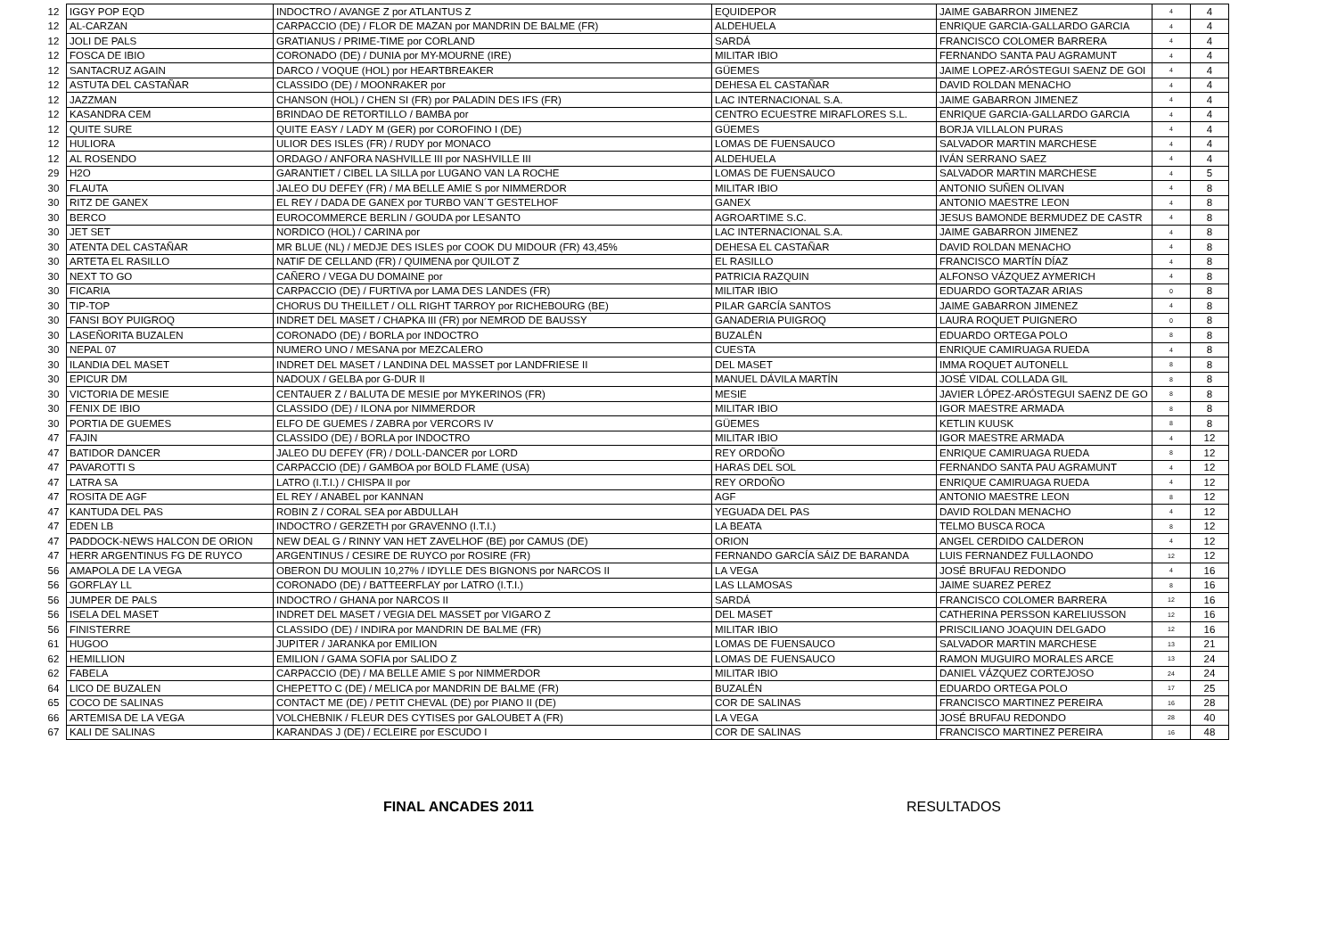| 12 | IGGY POP EQD | INDOCTRO / AVANGE Z por ATLANTUS Z | EQUIDEPOR | JAIME GABARRON JIMENEZ | 4 | 4 |
| 12 | AL-CARZAN | CARPACCIO (DE) / FLOR DE MAZAN por MANDRIN DE BALME (FR) | ALDEHUELA | ENRIQUE GARCIA-GALLARDO GARCIA | 4 | 4 |
| 12 | JOLI DE PALS | GRATIANUS / PRIME-TIME por CORLAND | SARDÁ | FRANCISCO COLOMER BARRERA | 4 | 4 |
| 12 | FOSCA DE IBIO | CORONADO (DE) / DUNIA por MY-MOURNE (IRE) | MILITAR IBIO | FERNANDO SANTA PAU AGRAMUNT | 4 | 4 |
| 12 | SANTACRUZ AGAIN | DARCO / VOQUE (HOL) por HEARTBREAKER | GÜEMES | JAIME LOPEZ-ARÓSTEGUI SAENZ DE GOI | 4 | 4 |
| 12 | ASTUTA DEL CASTAÑAR | CLASSIDO (DE) / MOONRAKER por | DEHESA EL CASTAÑAR | DAVID ROLDAN MENACHO | 4 | 4 |
| 12 | JAZZMAN | CHANSON (HOL) / CHEN SI (FR) por PALADIN DES IFS (FR) | LAC INTERNACIONAL S.A. | JAIME GABARRON JIMENEZ | 4 | 4 |
| 12 | KASANDRA CEM | BRINDAO DE RETORTILLO / BAMBA por | CENTRO ECUESTRE MIRAFLORES S.L. | ENRIQUE GARCIA-GALLARDO GARCIA | 4 | 4 |
| 12 | QUITE SURE | QUITE EASY / LADY M (GER) por COROFINO I (DE) | GÜEMES | BORJA VILLALON PURAS | 4 | 4 |
| 12 | HULIORA | ULIOR DES ISLES (FR) / RUDY por MONACO | LOMAS DE FUENSAUCO | SALVADOR MARTIN MARCHESE | 4 | 4 |
| 12 | AL ROSENDO | ORDAGO / ANFORA NASHVILLE III por NASHVILLE III | ALDEHUELA | IVÁN SERRANO SAEZ | 4 | 4 |
| 29 | H2O | GARANTIET / CIBEL LA SILLA por LUGANO VAN LA ROCHE | LOMAS DE FUENSAUCO | SALVADOR MARTIN MARCHESE | 4 | 5 |
| 30 | FLAUTA | JALEO DU DEFEY (FR) / MA BELLE AMIE S por NIMMERDOR | MILITAR IBIO | ANTONIO SUÑEN OLIVAN | 4 | 8 |
| 30 | RITZ DE GANEX | EL REY / DADA DE GANEX por TURBO VAN´T GESTELHOF | GANEX | ANTONIO MAESTRE LEON | 4 | 8 |
| 30 | BERCO | EUROCOMMERCE BERLIN / GOUDA por LESANTO | AGROARTIME S.C. | JESUS BAMONDE BERMUDEZ DE CASTR | 4 | 8 |
| 30 | JET SET | NORDICO (HOL) / CARINA por | LAC INTERNACIONAL S.A. | JAIME GABARRON JIMENEZ | 4 | 8 |
| 30 | ATENTA DEL CASTAÑAR | MR BLUE (NL) / MEDJE DES ISLES por COOK DU MIDOUR (FR) 43,45% | DEHESA EL CASTAÑAR | DAVID ROLDAN MENACHO | 4 | 8 |
| 30 | ARTETA EL RASILLO | NATIF DE CELLAND (FR) / QUIMENA por QUILOT Z | EL RASILLO | FRANCISCO MARTÍN DÍAZ | 4 | 8 |
| 30 | NEXT TO GO | CAÑERO / VEGA DU DOMAINE por | PATRICIA RAZQUIN | ALFONSO VÁZQUEZ AYMERICH | 4 | 8 |
| 30 | FICARIA | CARPACCIO (DE) / FURTIVA por LAMA DES LANDES (FR) | MILITAR IBIO | EDUARDO GORTAZAR ARIAS | 0 | 8 |
| 30 | TIP-TOP | CHORUS DU THEILLET / OLL RIGHT TARROY por RICHEBOURG (BE) | PILAR GARCÍA SANTOS | JAIME GABARRON JIMENEZ | 4 | 8 |
| 30 | FANSI BOY PUIGROQ | INDRET DEL MASET / CHAPKA III (FR) por NEMROD DE BAUSSY | GANADERIA PUIGROQ | LAURA ROQUET PUIGNERO | 0 | 8 |
| 30 | LASEÑORITA BUZALEN | CORONADO (DE) / BORLA por INDOCTRO | BUZALÉN | EDUARDO ORTEGA POLO | 8 | 8 |
| 30 | NEPAL 07 | NUMERO UNO / MESANA por MEZCALERO | CUESTA | ENRIQUE CAMIRUAGA RUEDA | 4 | 8 |
| 30 | ILANDIA DEL MASET | INDRET DEL MASET / LANDINA DEL MASSET por LANDFRIESE II | DEL MASET | IMMA ROQUET AUTONELL | 8 | 8 |
| 30 | EPICUR DM | NADOUX / GELBA por G-DUR II | MANUEL DÁVILA MARTÍN | JOSÉ VIDAL COLLADA GIL | 8 | 8 |
| 30 | VICTORIA DE MESIE | CENTAUER Z / BALUTA DE MESIE por MYKERINOS (FR) | MESIE | JAVIER LÓPEZ-ARÓSTEGUI SAENZ DE GO | 8 | 8 |
| 30 | FENIX DE IBIO | CLASSIDO (DE) / ILONA por NIMMERDOR | MILITAR IBIO | IGOR MAESTRE ARMADA | 8 | 8 |
| 30 | PORTIA DE GUEMES | ELFO DE GUEMES / ZABRA por VERCORS IV | GÜEMES | KETLIN KUUSK | 8 | 8 |
| 47 | FAJIN | CLASSIDO (DE) / BORLA por INDOCTRO | MILITAR IBIO | IGOR MAESTRE ARMADA | 4 | 12 |
| 47 | BATIDOR DANCER | JALEO DU DEFEY (FR) / DOLL-DANCER por LORD | REY ORDOÑO | ENRIQUE CAMIRUAGA RUEDA | 8 | 12 |
| 47 | PAVAROTTI S | CARPACCIO (DE) / GAMBOA por BOLD FLAME (USA) | HARAS DEL SOL | FERNANDO SANTA PAU AGRAMUNT | 4 | 12 |
| 47 | LATRA SA | LATRO (I.T.I.) / CHISPA II por | REY ORDOÑO | ENRIQUE CAMIRUAGA RUEDA | 4 | 12 |
| 47 | ROSITA DE AGF | EL REY / ANABEL por KANNAN | AGF | ANTONIO MAESTRE LEON | 8 | 12 |
| 47 | KANTUDA DEL PAS | ROBIN Z / CORAL SEA por ABDULLAH | YEGUADA DEL PAS | DAVID ROLDAN MENACHO | 4 | 12 |
| 47 | EDEN LB | INDOCTRO / GERZETH por GRAVENNO (I.T.I.) | LA BEATA | TELMO BUSCA ROCA | 8 | 12 |
| 47 | PADDOCK-NEWS HALCON DE ORION | NEW DEAL G / RINNY VAN HET ZAVELHOF (BE) por CAMUS (DE) | ORION | ANGEL CERDIDO CALDERON | 4 | 12 |
| 47 | HERR ARGENTINUS FG DE RUYCO | ARGENTINUS / CESIRE DE RUYCO por ROSIRE (FR) | FERNANDO GARCÍA SÁIZ DE BARANDA | LUIS FERNANDEZ FULLAONDO | 12 | 12 |
| 56 | AMAPOLA DE LA VEGA | OBERON DU MOULIN 10,27% / IDYLLE DES BIGNONS por NARCOS II | LA VEGA | JOSÉ BRUFAU REDONDO | 4 | 16 |
| 56 | GORFLAY LL | CORONADO (DE) / BATTEERFLAY por LATRO (I.T.I.) | LAS LLAMOSAS | JAIME SUAREZ PEREZ | 8 | 16 |
| 56 | JUMPER DE PALS | INDOCTRO / GHANA por NARCOS II | SARDÁ | FRANCISCO COLOMER BARRERA | 12 | 16 |
| 56 | ISELA DEL MASET | INDRET DEL MASET / VEGIA DEL MASSET por VIGARO Z | DEL MASET | CATHERINA PERSSON KARELIUSSON | 12 | 16 |
| 56 | FINISTERRE | CLASSIDO (DE) / INDIRA por MANDRIN DE BALME (FR) | MILITAR IBIO | PRISCILIANO JOAQUIN DELGADO | 12 | 16 |
| 61 | HUGOO | JUPITER / JARANKA por EMILION | LOMAS DE FUENSAUCO | SALVADOR MARTIN MARCHESE | 13 | 21 |
| 62 | HEMILLION | EMILION / GAMA SOFIA por SALIDO Z | LOMAS DE FUENSAUCO | RAMON MUGUIRO MORALES ARCE | 13 | 24 |
| 62 | FABELA | CARPACCIO (DE) / MA BELLE AMIE S por NIMMERDOR | MILITAR IBIO | DANIEL VÁZQUEZ CORTEJOSO | 24 | 24 |
| 64 | LICO DE BUZALEN | CHEPETTO C (DE) / MELICA por MANDRIN DE BALME (FR) | BUZALÉN | EDUARDO ORTEGA POLO | 17 | 25 |
| 65 | COCO DE SALINAS | CONTACT ME (DE) / PETIT CHEVAL (DE) por PIANO II (DE) | COR DE SALINAS | FRANCISCO MARTINEZ PEREIRA | 16 | 28 |
| 66 | ARTEMISA DE LA VEGA | VOLCHEBNIK / FLEUR DES CYTISES por GALOUBET A (FR) | LA VEGA | JOSÉ BRUFAU REDONDO | 28 | 40 |
| 67 | KALI DE SALINAS | KARANDAS J (DE) / ECLEIRE por ESCUDO I | COR DE SALINAS | FRANCISCO MARTINEZ PEREIRA | 16 | 48 |
FINAL ANCADES 2011 RESULTADOS